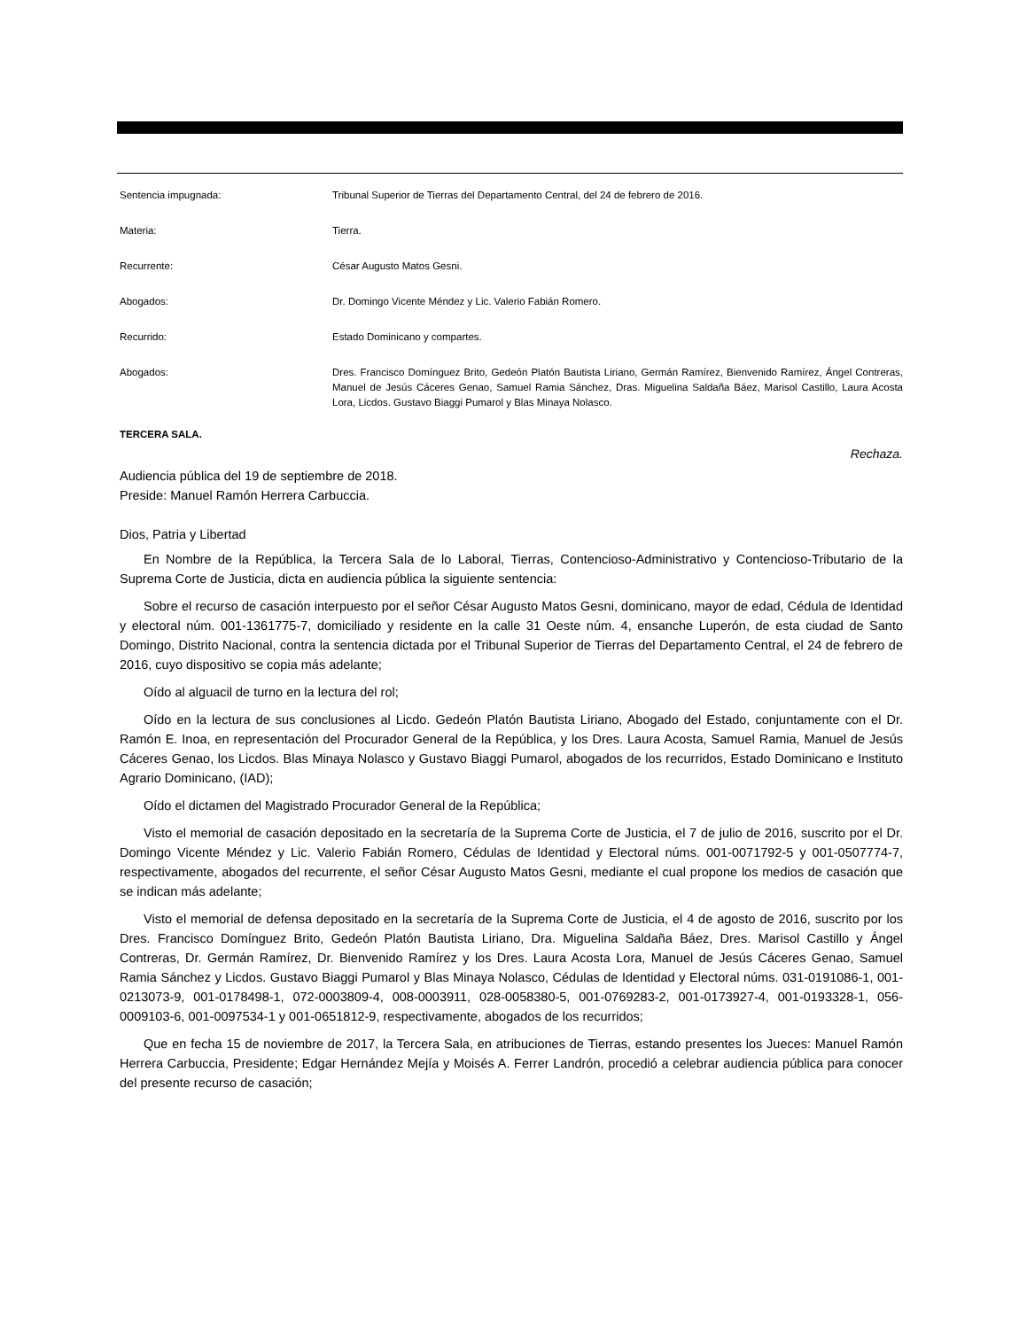Sentencia impugnada: Tribunal Superior de Tierras del Departamento Central, del 24 de febrero de 2016.
Materia: Tierra.
Recurrente: César Augusto Matos Gesni.
Abogados: Dr. Domingo Vicente Méndez y Lic. Valerio Fabián Romero.
Recurrido: Estado Dominicano y compartes.
Abogados: Dres. Francisco Domínguez Brito, Gedeón Platón Bautista Liriano, Germán Ramírez, Bienvenido Ramírez, Ángel Contreras, Manuel de Jesús Cáceres Genao, Samuel Ramia Sánchez, Dras. Miguelina Saldaña Báez, Marisol Castillo, Laura Acosta Lora, Licdos. Gustavo Biaggi Pumarol y Blas Minaya Nolasco.
TERCERA SALA.
Rechaza.
Audiencia pública del 19 de septiembre de 2018.
Preside: Manuel Ramón Herrera Carbuccia.
Dios, Patria y Libertad
En Nombre de la República, la Tercera Sala de lo Laboral, Tierras, Contencioso-Administrativo y Contencioso-Tributario de la Suprema Corte de Justicia, dicta en audiencia pública la siguiente sentencia:
Sobre el recurso de casación interpuesto por el señor César Augusto Matos Gesni, dominicano, mayor de edad, Cédula de Identidad y electoral núm. 001-1361775-7, domiciliado y residente en la calle 31 Oeste núm. 4, ensanche Luperón, de esta ciudad de Santo Domingo, Distrito Nacional, contra la sentencia dictada por el Tribunal Superior de Tierras del Departamento Central, el 24 de febrero de 2016, cuyo dispositivo se copia más adelante;
Oído al alguacil de turno en la lectura del rol;
Oído en la lectura de sus conclusiones al Licdo. Gedeón Platón Bautista Liriano, Abogado del Estado, conjuntamente con el Dr. Ramón E. Inoa, en representación del Procurador General de la República, y los Dres. Laura Acosta, Samuel Ramia, Manuel de Jesús Cáceres Genao, los Licdos. Blas Minaya Nolasco y Gustavo Biaggi Pumarol, abogados de los recurridos, Estado Dominicano e Instituto Agrario Dominicano, (IAD);
Oído el dictamen del Magistrado Procurador General de la República;
Visto el memorial de casación depositado en la secretaría de la Suprema Corte de Justicia, el 7 de julio de 2016, suscrito por el Dr. Domingo Vicente Méndez y Lic. Valerio Fabián Romero, Cédulas de Identidad y Electoral núms. 001-0071792-5 y 001-0507774-7, respectivamente, abogados del recurrente, el señor César Augusto Matos Gesni, mediante el cual propone los medios de casación que se indican más adelante;
Visto el memorial de defensa depositado en la secretaría de la Suprema Corte de Justicia, el 4 de agosto de 2016, suscrito por los Dres. Francisco Domínguez Brito, Gedeón Platón Bautista Liriano, Dra. Miguelina Saldaña Báez, Dres. Marisol Castillo y Ángel Contreras, Dr. Germán Ramírez, Dr. Bienvenido Ramírez y los Dres. Laura Acosta Lora, Manuel de Jesús Cáceres Genao, Samuel Ramia Sánchez y Licdos. Gustavo Biaggi Pumarol y Blas Minaya Nolasco, Cédulas de Identidad y Electoral núms. 031-0191086-1, 001-0213073-9, 001-0178498-1, 072-0003809-4, 008-0003911, 028-0058380-5, 001-0769283-2, 001-0173927-4, 001-0193328-1, 056-0009103-6, 001-0097534-1 y 001-0651812-9, respectivamente, abogados de los recurridos;
Que en fecha 15 de noviembre de 2017, la Tercera Sala, en atribuciones de Tierras, estando presentes los Jueces: Manuel Ramón Herrera Carbuccia, Presidente; Edgar Hernández Mejía y Moisés A. Ferrer Landrón, procedió a celebrar audiencia pública para conocer del presente recurso de casación;